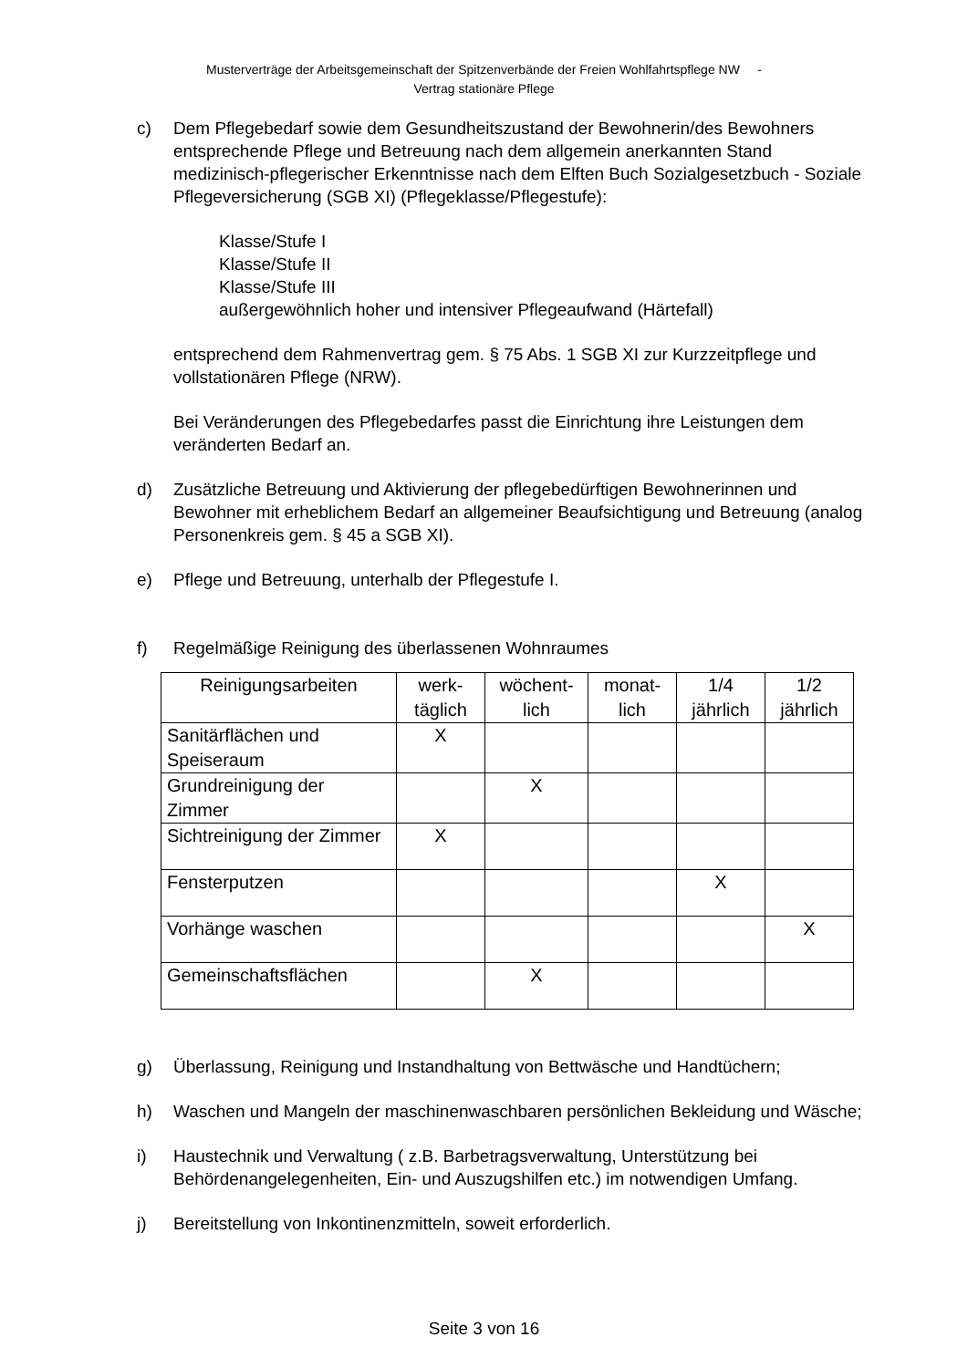Musterverträge der Arbeitsgemeinschaft der Spitzenverbände der Freien Wohlfahrtspflege NW -
Vertrag stationäre Pflege
c) Dem Pflegebedarf sowie dem Gesundheitszustand der Bewohnerin/des Bewohners entsprechende Pflege und Betreuung nach dem allgemein anerkannten Stand medizinisch-pflegerischer Erkenntnisse nach dem Elften Buch Sozialgesetzbuch - Soziale Pflegeversicherung (SGB XI) (Pflegeklasse/Pflegestufe):
Klasse/Stufe I
Klasse/Stufe II
Klasse/Stufe III
außergewöhnlich hoher und intensiver Pflegeaufwand (Härtefall)
entsprechend dem Rahmenvertrag gem. § 75 Abs. 1 SGB XI zur Kurzzeitpflege und vollstationären Pflege (NRW).
Bei Veränderungen des Pflegebedarfes passt die Einrichtung ihre Leistungen dem veränderten Bedarf an.
d) Zusätzliche Betreuung und Aktivierung der pflegebedürftigen Bewohnerinnen und Bewohner mit erheblichem Bedarf an allgemeiner Beaufsichtigung und Betreuung (analog Personenkreis gem. § 45 a SGB XI).
e) Pflege und Betreuung, unterhalb der Pflegestufe I.
f) Regelmäßige Reinigung des überlassenen Wohnraumes
| Reinigungsarbeiten | werk- täglich | wöchent- lich | monat- lich | 1/4 jährlich | 1/2 jährlich |
| --- | --- | --- | --- | --- | --- |
| Sanitärflächen und Speiseraum | X | | | | |
| Grundreinigung der Zimmer | | X | | | |
| Sichtreinigung der Zimmer | X | | | | |
| Fensterputzen | | | | X | |
| Vorhänge waschen | | | | | X |
| Gemeinschaftsflächen | | X | | | |
g) Überlassung, Reinigung und Instandhaltung von Bettwäsche und Handtüchern;
h) Waschen und Mangeln der maschinenwaschbaren persönlichen Bekleidung und Wäsche;
i) Haustechnik und Verwaltung ( z.B. Barbetragsverwaltung, Unterstützung bei Behördenangelegenheiten, Ein- und Auszugshilfen etc.) im notwendigen Umfang.
j) Bereitstellung von Inkontinenzmitteln, soweit erforderlich.
Seite 3 von 16